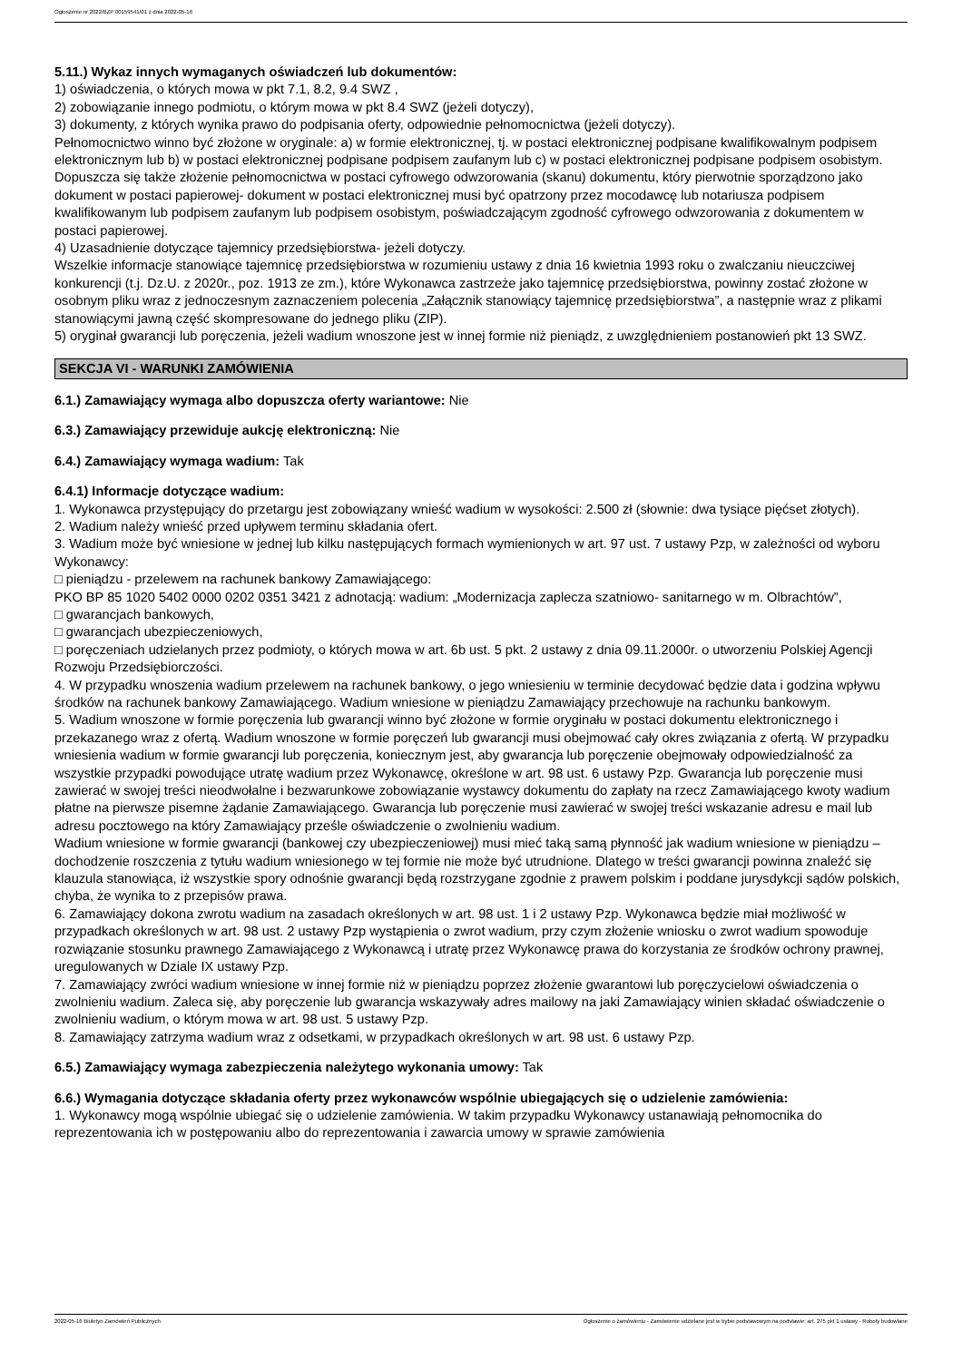Ogłoszenie nr 2022/BZP 00159541/01 z dnia 2022-05-16
5.11.) Wykaz innych wymaganych oświadczeń lub dokumentów:
1) oświadczenia, o których mowa w pkt 7.1, 8.2, 9.4 SWZ ,
2) zobowiązanie innego podmiotu, o którym mowa w pkt 8.4 SWZ (jeżeli dotyczy),
3) dokumenty, z których wynika prawo do podpisania oferty, odpowiednie pełnomocnictwa (jeżeli dotyczy).
Pełnomocnictwo winno być złożone w oryginale: a) w formie elektronicznej, tj. w postaci elektronicznej podpisane kwalifikowalnym podpisem elektronicznym lub b) w postaci elektronicznej podpisane podpisem zaufanym lub c) w postaci elektronicznej podpisane podpisem osobistym. Dopuszcza się także złożenie pełnomocnictwa w postaci cyfrowego odwzorowania (skanu) dokumentu, który pierwotnie sporządzono jako dokument w postaci papierowej- dokument w postaci elektronicznej musi być opatrzony przez mocodawcę lub notariusza podpisem kwalifikowanym lub podpisem zaufanym lub podpisem osobistym, poświadczającym zgodność cyfrowego odwzorowania z dokumentem w postaci papierowej.
4) Uzasadnienie dotyczące tajemnicy przedsiębiorstwa- jeżeli dotyczy.
Wszelkie informacje stanowiące tajemnicę przedsiębiorstwa w rozumieniu ustawy z dnia 16 kwietnia 1993 roku o zwalczaniu nieuczciwej konkurencji (t.j. Dz.U. z 2020r., poz. 1913 ze zm.), które Wykonawca zastrzeże jako tajemnicę przedsiębiorstwa, powinny zostać złożone w osobnym pliku wraz z jednoczesnym zaznaczeniem polecenia „Załącznik stanowiący tajemnicę przedsiębiorstwa”, a następnie wraz z plikami stanowiącymi jawną część skompresowane do jednego pliku (ZIP).
5) oryginał gwarancji lub poręczenia, jeżeli wadium wnoszone jest w innej formie niż pieniądz, z uwzględnieniem postanowień pkt 13 SWZ.
SEKCJA VI - WARUNKI ZAMÓWIENIA
6.1.) Zamawiający wymaga albo dopuszcza oferty wariantowe: Nie
6.3.) Zamawiający przewiduje aukcję elektroniczną: Nie
6.4.) Zamawiający wymaga wadium: Tak
6.4.1) Informacje dotyczące wadium:
1. Wykonawca przystępujący do przetargu jest zobowiązany wnieść wadium w wysokości: 2.500 zł (słownie: dwa tysiące pięćset złotych).
2. Wadium należy wnieść przed upływem terminu składania ofert.
3. Wadium może być wniesione w jednej lub kilku następujących formach wymienionych w art. 97 ust. 7 ustawy Pzp, w zależności od wyboru Wykonawcy:
□ pieniądzu - przelewem na rachunek bankowy Zamawiającego:
PKO BP 85 1020 5402 0000 0202 0351 3421 z adnotacją: wadium: „Modernizacja zaplecza szatniowo- sanitarnego w m. Olbrachtów”,
□ gwarancjach bankowych,
□ gwarancjach ubezpieczeniowych,
□ poręczeniach udzielanych przez podmioty, o których mowa w art. 6b ust. 5 pkt. 2 ustawy z dnia 09.11.2000r. o utworzeniu Polskiej Agencji Rozwoju Przedsiębiorczości.
4. W przypadku wnoszenia wadium przelewem na rachunek bankowy, o jego wniesieniu w terminie decydować będzie data i godzina wpływu środków na rachunek bankowy Zamawiającego. Wadium wniesione w pieniądzu Zamawiający przechowuje na rachunku bankowym.
5. Wadium wnoszone w formie poręczenia lub gwarancji winno być złożone w formie oryginału w postaci dokumentu elektronicznego i przekazanego wraz z ofertą. Wadium wnoszone w formie poręczeń lub gwarancji musi obejmować cały okres związania z ofertą. W przypadku wniesienia wadium w formie gwarancji lub poręczenia, koniecznym jest, aby gwarancja lub poręczenie obejmowały odpowiedzialność za wszystkie przypadki powodujące utratę wadium przez Wykonawcę, określone w art. 98 ust. 6 ustawy Pzp. Gwarancja lub poręczenie musi zawierać w swojej treści nieodwołalne i bezwarunkowe zobowiązanie wystawcy dokumentu do zapłaty na rzecz Zamawiającego kwoty wadium płatne na pierwsze pisemne żądanie Zamawiającego. Gwarancja lub poręczenie musi zawierać w swojej treści wskazanie adresu e mail lub adresu pocztowego na który Zamawiający prześle oświadczenie o zwolnieniu wadium.
Wadium wniesione w formie gwarancji (bankowej czy ubezpieczeniowej) musi mieć taką samą płynność jak wadium wniesione w pieniądzu – dochodzenie roszczenia z tytułu wadium wniesionego w tej formie nie może być utrudnione. Dlatego w treści gwarancji powinna znaleźć się klauzula stanowiąca, iż wszystkie spory odnośnie gwarancji będą rozstrzygane zgodnie z prawem polskim i poddane jurysdykcji sądów polskich, chyba, że wynika to z przepisów prawa.
6. Zamawiający dokona zwrotu wadium na zasadach określonych w art. 98 ust. 1 i 2 ustawy Pzp. Wykonawca będzie miał możliwość w przypadkach określonych w art. 98 ust. 2 ustawy Pzp wystąpienia o zwrot wadium, przy czym złożenie wniosku o zwrot wadium spowoduje rozwiązanie stosunku prawnego Zamawiającego z Wykonawcą i utratę przez Wykonawcę prawa do korzystania ze środków ochrony prawnej, uregulowanych w Dziale IX ustawy Pzp.
7. Zamawiający zwróci wadium wniesione w innej formie niż w pieniądzu poprzez złożenie gwarantowi lub poręczycielowi oświadczenia o zwolnieniu wadium. Zaleca się, aby poręczenie lub gwarancja wskazywały adres mailowy na jaki Zamawiający winien składać oświadczenie o zwolnieniu wadium, o którym mowa w art. 98 ust. 5 ustawy Pzp.
8. Zamawiający zatrzyma wadium wraz z odsetkami, w przypadkach określonych w art. 98 ust. 6 ustawy Pzp.
6.5.) Zamawiający wymaga zabezpieczenia należytego wykonania umowy: Tak
6.6.) Wymagania dotyczące składania oferty przez wykonawców wspólnie ubiegających się o udzielenie zamówienia:
1. Wykonawcy mogą wspólnie ubiegać się o udzielenie zamówienia. W takim przypadku Wykonawcy ustanawiają pełnomocnika do reprezentowania ich w postępowaniu albo do reprezentowania i zawarcia umowy w sprawie zamówienia
2022-05-16 Biuletyn Zamówień Publicznych Ogłoszenie o zamówieniu - Zamówienie udzielane jest w trybie podstawowym na podstawie: art. 275 pkt 1 ustawy - Roboty budowlane